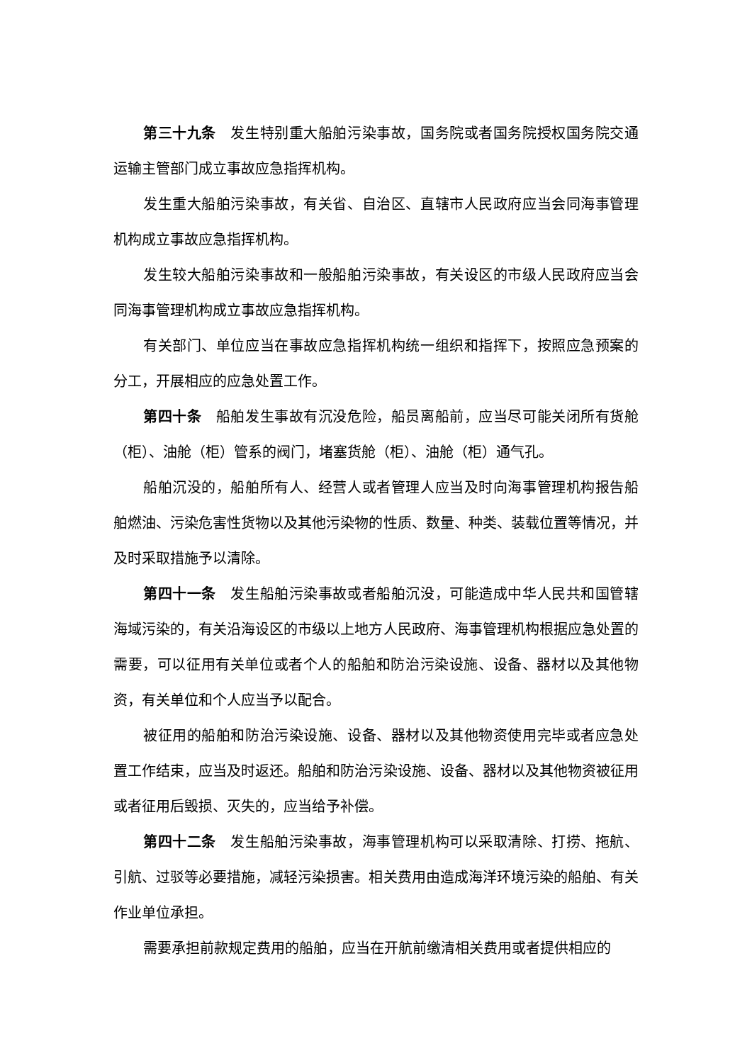第三十九条　发生特别重大船舶污染事故，国务院或者国务院授权国务院交通运输主管部门成立事故应急指挥机构。
发生重大船舶污染事故，有关省、自治区、直辖市人民政府应当会同海事管理机构成立事故应急指挥机构。
发生较大船舶污染事故和一般船舶污染事故，有关设区的市级人民政府应当会同海事管理机构成立事故应急指挥机构。
有关部门、单位应当在事故应急指挥机构统一组织和指挥下，按照应急预案的分工，开展相应的应急处置工作。
第四十条　船舶发生事故有沉没危险，船员离船前，应当尽可能关闭所有货舱（柜）、油舱（柜）管系的阀门，堵塞货舱（柜）、油舱（柜）通气孔。
船舶沉没的，船舶所有人、经营人或者管理人应当及时向海事管理机构报告船舶燃油、污染危害性货物以及其他污染物的性质、数量、种类、装载位置等情况，并及时采取措施予以清除。
第四十一条　发生船舶污染事故或者船舶沉没，可能造成中华人民共和国管辖海域污染的，有关沿海设区的市级以上地方人民政府、海事管理机构根据应急处置的需要，可以征用有关单位或者个人的船舶和防治污染设施、设备、器材以及其他物资，有关单位和个人应当予以配合。
被征用的船舶和防治污染设施、设备、器材以及其他物资使用完毕或者应急处置工作结束，应当及时返还。船舶和防治污染设施、设备、器材以及其他物资被征用或者征用后毁损、灭失的，应当给予补偿。
第四十二条　发生船舶污染事故，海事管理机构可以采取清除、打捞、拖航、引航、过驳等必要措施，减轻污染损害。相关费用由造成海洋环境污染的船舶、有关作业单位承担。
需要承担前款规定费用的船舶，应当在开航前缴清相关费用或者提供相应的